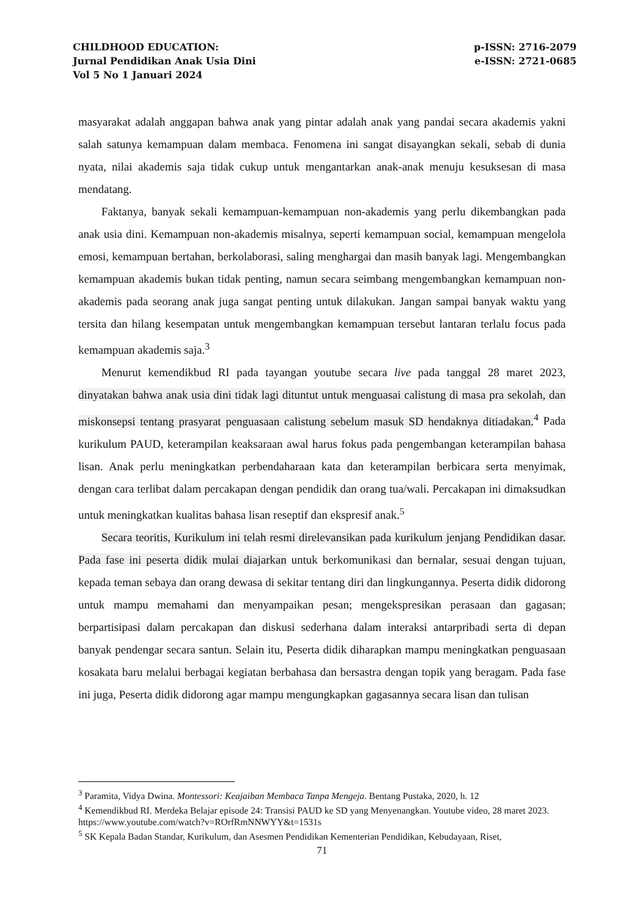CHILDHOOD EDUCATION:
Jurnal Pendidikan Anak Usia Dini
Vol 5 No 1 Januari 2024
p-ISSN: 2716-2079
e-ISSN: 2721-0685
masyarakat adalah anggapan bahwa anak yang pintar adalah anak yang pandai secara akademis yakni salah satunya kemampuan dalam membaca. Fenomena ini sangat disayangkan sekali, sebab di dunia nyata, nilai akademis saja tidak cukup untuk mengantarkan anak-anak menuju kesuksesan di masa mendatang.
Faktanya, banyak sekali kemampuan-kemampuan non-akademis yang perlu dikembangkan pada anak usia dini. Kemampuan non-akademis misalnya, seperti kemampuan social, kemampuan mengelola emosi, kemampuan bertahan, berkolaborasi, saling menghargai dan masih banyak lagi. Mengembangkan kemampuan akademis bukan tidak penting, namun secara seimbang mengembangkan kemampuan non-akademis pada seorang anak juga sangat penting untuk dilakukan. Jangan sampai banyak waktu yang tersita dan hilang kesempatan untuk mengembangkan kemampuan tersebut lantaran terlalu focus pada kemampuan akademis saja.<sup>3</sup>
Menurut kemendikbud RI pada tayangan youtube secara live pada tanggal 28 maret 2023, dinyatakan bahwa anak usia dini tidak lagi dituntut untuk menguasai calistung di masa pra sekolah, dan miskonsepsi tentang prasyarat penguasaan calistung sebelum masuk SD hendaknya ditiadakan.<sup>4</sup> Pada kurikulum PAUD, keterampilan keaksaraan awal harus fokus pada pengembangan keterampilan bahasa lisan. Anak perlu meningkatkan perbendaharaan kata dan keterampilan berbicara serta menyimak, dengan cara terlibat dalam percakapan dengan pendidik dan orang tua/wali. Percakapan ini dimaksudkan untuk meningkatkan kualitas bahasa lisan reseptif dan ekspresif anak.<sup>5</sup>
Secara teoritis, Kurikulum ini telah resmi direlevansikan pada kurikulum jenjang Pendidikan dasar. Pada fase ini peserta didik mulai diajarkan untuk berkomunikasi dan bernalar, sesuai dengan tujuan, kepada teman sebaya dan orang dewasa di sekitar tentang diri dan lingkungannya. Peserta didik didorong untuk mampu memahami dan menyampaikan pesan; mengekspresikan perasaan dan gagasan; berpartisipasi dalam percakapan dan diskusi sederhana dalam interaksi antarpribadi serta di depan banyak pendengar secara santun. Selain itu, Peserta didik diharapkan mampu meningkatkan penguasaan kosakata baru melalui berbagai kegiatan berbahasa dan bersastra dengan topik yang beragam. Pada fase ini juga, Peserta didik didorong agar mampu mengungkapkan gagasannya secara lisan dan tulisan
<sup>3</sup> Paramita, Vidya Dwina. Montessori: Keajaiban Membaca Tanpa Mengeja. Bentang Pustaka, 2020, h. 12
<sup>4</sup> Kemendikbud RI. Merdeka Belajar episode 24: Transisi PAUD ke SD yang Menyenangkan. Youtube video, 28 maret 2023. https://www.youtube.com/watch?v=ROrfRmNNWYY&t=1531s
<sup>5</sup> SK Kepala Badan Standar, Kurikulum, dan Asesmen Pendidikan Kementerian Pendidikan, Kebudayaan, Riset,
71